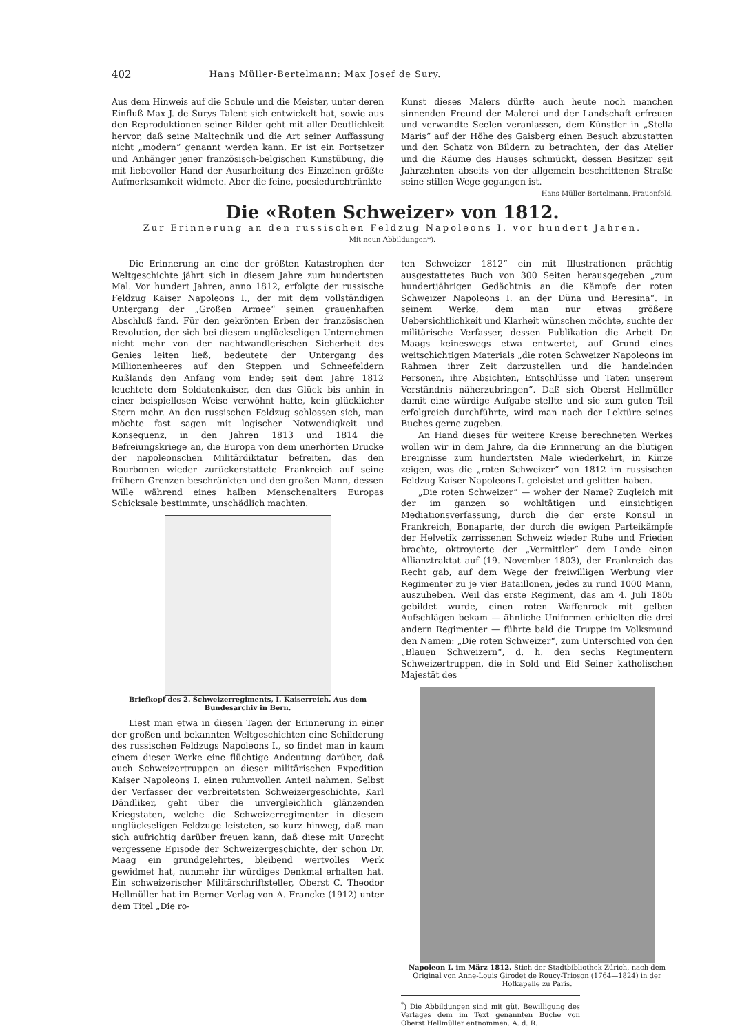402 Hans Müller-Bertelmann: Max Josef de Sury.
Aus dem Hinweis auf die Schule und die Meister, unter deren Einfluß Max J. de Surys Talent sich entwickelt hat, sowie aus den Reproduktionen seiner Bilder geht mit aller Deutlichkeit hervor, daß seine Maltechnik und die Art seiner Auffassung nicht „modern“ genannt werden kann. Er ist ein Fortsetzer und Anhänger jener französisch-belgischen Kunstübung, die mit liebevoller Hand der Ausarbeitung des Einzelnen größte Aufmerksamkeit widmete. Aber die feine, poesiedurchtränkte
Kunst dieses Malers dürfte auch heute noch manchen sinnenden Freund der Malerei und der Landschaft erfreuen und verwandte Seelen veranlassen, dem Künstler in „Stella Maris“ auf der Höhe des Gaisberg einen Besuch abzustatten und den Schatz von Bildern zu betrachten, der das Atelier und die Räume des Hauses schmückt, dessen Besitzer seit Jahrzehnten abseits von der allgemein beschrittenen Straße seine stillen Wege gegangen ist. Hans Müller-Bertelmann, Frauenfeld.
Die «Roten Schweizer» von 1812.
Zur Erinnerung an den russischen Feldzug Napoleons I. vor hundert Jahren.
Mit neun Abbildungen*).
Die Erinnerung an eine der größten Katastrophen der Weltgeschichte jährt sich in diesem Jahre zum hundertsten Mal. Vor hundert Jahren, anno 1812, erfolgte der russische Feldzug Kaiser Napoleons I., der mit dem vollständigen Untergang der „Großen Armee“ seinen grauenhaften Abschluß fand. Für den gekrönten Erben der französischen Revolution, der sich bei diesem unglückseligen Unternehmen nicht mehr von der nachtwandlerischen Sicherheit des Genies leiten ließ, bedeutete der Untergang des Millionenheeres auf den Steppen und Schneefeldern Rußlands den Anfang vom Ende; seit dem Jahre 1812 leuchtete dem Soldatenkaiser, den das Glück bis anhin in einer beispiellosen Weise verwöhnt hatte, kein glücklicher Stern mehr. An den russischen Feldzug schlossen sich, man möchte fast sagen mit logischer Notwendigkeit und Konsequenz, in den Jahren 1813 und 1814 die Befreiungskriege an, die Europa von dem unerhörten Drucke der napoleonschen Militärdiktatur befreiten, das den Bourbonen wieder zurückerstattete Frankreich auf seine frühern Grenzen beschränkten und den großen Mann, dessen Wille während eines halben Menschenalters Europas Schicksale bestimmte, unschädlich machten.
Briefkopf des 2. Schweizerregiments, I. Kaiserreich. Aus dem Bundesarchiv in Bern.
Liest man etwa in diesen Tagen der Erinnerung in einer der großen und bekannten Weltgeschichten eine Schilderung des russischen Feldzugs Napoleons I., so findet man in kaum einem dieser Werke eine flüchtige Andeutung darüber, daß auch Schweizertruppen an dieser militärischen Expedition Kaiser Napoleons I. einen ruhmvollen Anteil nahmen. Selbst der Verfasser der verbreitetsten Schweizergeschichte, Karl Dändliker, geht über die unvergleichlich glänzenden Kriegstaten, welche die Schweizerregimenter in diesem unglückseligen Feldzuge leisteten, so kurz hinweg, daß man sich aufrichtig darüber freuen kann, daß diese mit Unrecht vergessene Episode der Schweizergeschichte, der schon Dr. Maag ein grundgelehrtes, bleibend wertvolles Werk gewidmet hat, nunmehr ihr würdiges Denkmal erhalten hat. Ein schweizerischer Militärschriftsteller, Oberst C. Theodor Hellmüller hat im Berner Verlag von A. Francke (1912) unter dem Titel „Die ro-
ten Schweizer 1812“ ein mit Illustrationen prächtig ausgestattetes Buch von 300 Seiten herausgegeben „zum hundertjährigen Gedächtnis an die Kämpfe der roten Schweizer Napoleons I. an der Düna und Beresina“. In seinem Werke, dem man nur etwas größere Uebersichtlichkeit und Klarheit wünschen möchte, suchte der militärische Verfasser, dessen Publikation die Arbeit Dr. Maags keineswegs etwa entwertet, auf Grund eines weitschichtigen Materials „die roten Schweizer Napoleons im Rahmen ihrer Zeit darzustellen und die handelnden Personen, ihre Absichten, Entschlüsse und Taten unserem Verständnis näherzubringen“. Daß sich Oberst Hellmüller damit eine würdige Aufgabe stellte und sie zum guten Teil erfolgreich durchführte, wird man nach der Lektüre seines Buches gerne zugeben.
An Hand dieses für weitere Kreise berechneten Werkes wollen wir in dem Jahre, da die Erinnerung an die blutigen Ereignisse zum hundertsten Male wiederkehrt, in Kürze zeigen, was die „roten Schweizer“ von 1812 im russischen Feldzug Kaiser Napoleons I. geleistet und gelitten haben.
„Die roten Schweizer“ — woher der Name? Zugleich mit der im ganzen so wohltätigen und einsichtigen Mediationsverfassung, durch die der erste Konsul in Frankreich, Bonaparte, der durch die ewigen Parteikämpfe der Helvetik zerrissenen Schweiz wieder Ruhe und Frieden brachte, oktroyierte der „Vermittler“ dem Lande einen Allianztraktat auf (19. November 1803), der Frankreich das Recht gab, auf dem Wege der freiwilligen Werbung vier Regimenter zu je vier Bataillonen, jedes zu rund 1000 Mann, auszuheben. Weil das erste Regiment, das am 4. Juli 1805 gebildet wurde, einen roten Waffenrock mit gelben Aufschlägen bekam — ähnliche Uniformen erhielten die drei andern Regimenter — führte bald die Truppe im Volksmund den Namen: „Die roten Schweizer“, zum Unterschied von den „Blauen Schweizern“, d. h. den sechs Regimentern Schweizertruppen, die in Sold und Eid Seiner katholischen Majestät des
Napoleon I. im März 1812. Stich der Stadtbibliothek Zürich, nach dem Original von Anne-Louis Girodet de Roucy-Trioson (1764—1824) in der Hofkapelle zu Paris.
<sup>*</sup>) Die Abbildungen sind mit güt. Bewilligung des Verlages dem im Text genannten Buche von Oberst Hellmüller entnommen. A. d. R.